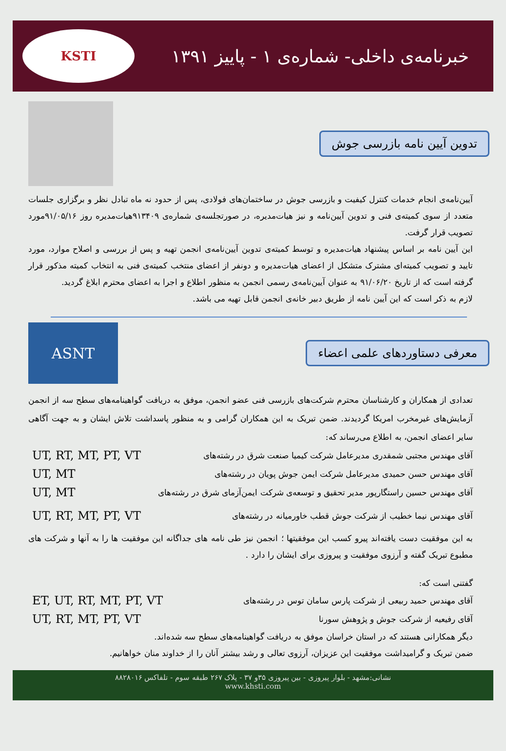KSTI
خبرنامه‌ی داخلی- شماره‌ی ۱ - پاییز ۱۳۹۱
تدوین آیین نامه بازرسی جوش
آیین‌نامه‌ی انجام خدمات کنترل کیفیت و بازرسی جوش در ساختمان‌های فولادی، پس از حدود نه ماه تبادل نظر و برگزاری جلسات متعدد از سوی کمیته‌ی فنی و تدوین آیین‌نامه و نیز هیات‌مدیره، در صورتجلسه‌ی شماره‌ی ۹۱۳۴۰۹هیات‌مدیره روز ۹۱/۰۵/۱۶مورد تصویب قرار گرفت.
این آیین نامه بر اساس پیشنهاد هیات‌مدیره و توسط کمیته‌ی تدوین آیین‌نامه‌ی انجمن تهیه و پس از بررسی و اصلاح موارد، مورد تایید و تصویب کمیته‌ای مشترک متشکل از اعضای هیات‌مدیره و دونفر از اعضای منتخب کمیته‌ی فنی به انتخاب کمیته مذکور قرار گرفته است که از تاریخ ۹۱/۰۶/۲۰ به عنوان آیین‌نامه‌ی رسمی انجمن به منظور اطلاع و اجرا به اعضای محترم ابلاغ گردید.
لازم به ذکر است که این آیین نامه از طریق دبیر خانه‌ی انجمن قابل تهیه می باشد.
ASNT
معرفی دستاوردهای علمی اعضاء
تعدادی از همکاران و کارشناسان محترم شرکت‌های بازرسی فنی عضو انجمن، موفق به دریافت گواهینامه‌های سطح سه از انجمن آزمایش‌های غیرمخرب امریکا گردیدند. ضمن تبریک به این همکاران گرامی و به منظور پاسداشت تلاش ایشان و به جهت آگاهی سایر اعضای انجمن، به اطلاع می‌رساند که:
آقای مهندس مجتبی شمقدری مدیرعامل شرکت کیمیا صنعت شرق در رشته‌های UT, RT, MT, PT, VT
آقای مهندس حسن حمیدی مدیرعامل شرکت ایمن جوش پویان در رشته‌های UT, MT
آقای مهندس حسین راستگارپور مدیر تحقیق و توسعه‌ی شرکت ایمن‌آزمای شرق در رشته‌های UT, MT
آقای مهندس نیما خطیب از شرکت جوش قطب خاورمیانه در رشته‌های UT, RT, MT, PT, VT
به این موفقیت دست یافته‌اند پیرو کسب این موفقیتها ؛ انجمن نیز طی نامه های جداگانه این موفقیت ها را به آنها و شرکت های مطبوع تبریک گفته و آرزوی موفقیت و پیروزی برای ایشان را دارد .
گفتنی است که:
آقای مهندس حمید ربیعی از شرکت پارس سامان توس در رشته‌های ET, UT, RT, MT, PT, VT
آقای رفیعیه از شرکت جوش و پژوهش سورنا UT, RT, MT, PT, VT
دیگر همکارانی هستند که در استان خراسان موفق به دریافت گواهینامه‌های سطح سه شده‌اند.
ضمن تبریک و گرامیداشت موفقیت این عزیزان، آرزوی تعالی و رشد بیشتر آنان را از خداوند منان خواهانیم.
نشانی:مشهد - بلوار پیروزی - بین پیروزی ۳۵و ۳۷ - پلاک ۲۶۷ طبقه سوم - تلفاکس ۸۸۲۸۰۱۶
www.khsti.com